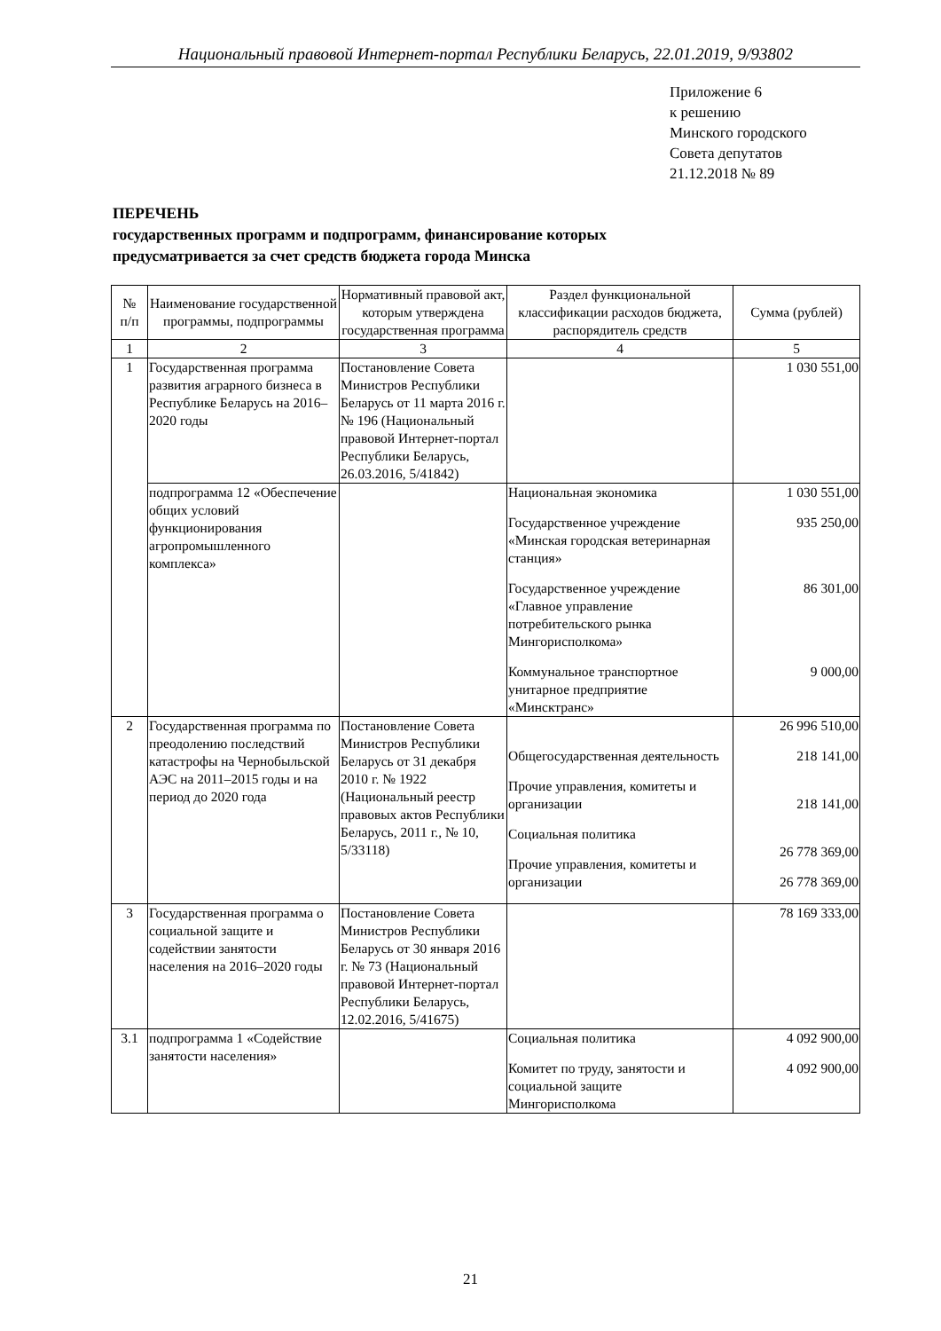Национальный правовой Интернет-портал Республики Беларусь, 22.01.2019, 9/93802
Приложение 6
к решению
Минского городского
Совета депутатов
21.12.2018 № 89
ПЕРЕЧЕНЬ
государственных программ и подпрограмм, финансирование которых
предусматривается за счет средств бюджета города Минска
| № п/п | Наименование государственной программы, подпрограммы | Нормативный правовой акт, которым утверждена государственная программа | Раздел функциональной классификации расходов бюджета, распорядитель средств | Сумма (рублей) |
| --- | --- | --- | --- | --- |
| 1 | 2 | 3 | 4 | 5 |
| 1 | Государственная программа развития аграрного бизнеса в Республике Беларусь на 2016–2020 годы | Постановление Совета Министров Республики Беларусь от 11 марта 2016 г. № 196 (Национальный правовой Интернет-портал Республики Беларусь, 26.03.2016, 5/41842) | | 1 030 551,00 |
| | подпрограмма 12 «Обеспечение общих условий функционирования агропромышленного комплекса» | | Национальная экономика Государственное учреждение «Минская городская ветеринарная станция» Государственное учреждение «Главное управление потребительского рынка Мингорисполкома» Коммунальное транспортное унитарное предприятие «Минсктранс» | 1 030 551,00 935 250,00 86 301,00 9 000,00 |
| 2 | Государственная программа по преодолению последствий катастрофы на Чернобыльской АЭС на 2011–2015 годы и на период до 2020 года | Постановление Совета Министров Республики Беларусь от 31 декабря 2010 г. № 1922 (Национальный реестр правовых актов Республики Беларусь, 2011 г., № 10, 5/33118) | Общегосударственная деятельность Прочие управления, комитеты и организации Социальная политика Прочие управления, комитеты и организации | 26 996 510,00 218 141,00 218 141,00 26 778 369,00 26 778 369,00 |
| 3 | Государственная программа о социальной защите и содействии занятости населения на 2016–2020 годы | Постановление Совета Министров Республики Беларусь от 30 января 2016 г. № 73 (Национальный правовой Интернет-портал Республики Беларусь, 12.02.2016, 5/41675) | | 78 169 333,00 |
| 3.1 | подпрограмма 1 «Содействие занятости населения» | | Социальная политика Комитет по труду, занятости и социальной защите Мингорисполкома | 4 092 900,00 4 092 900,00 |
21